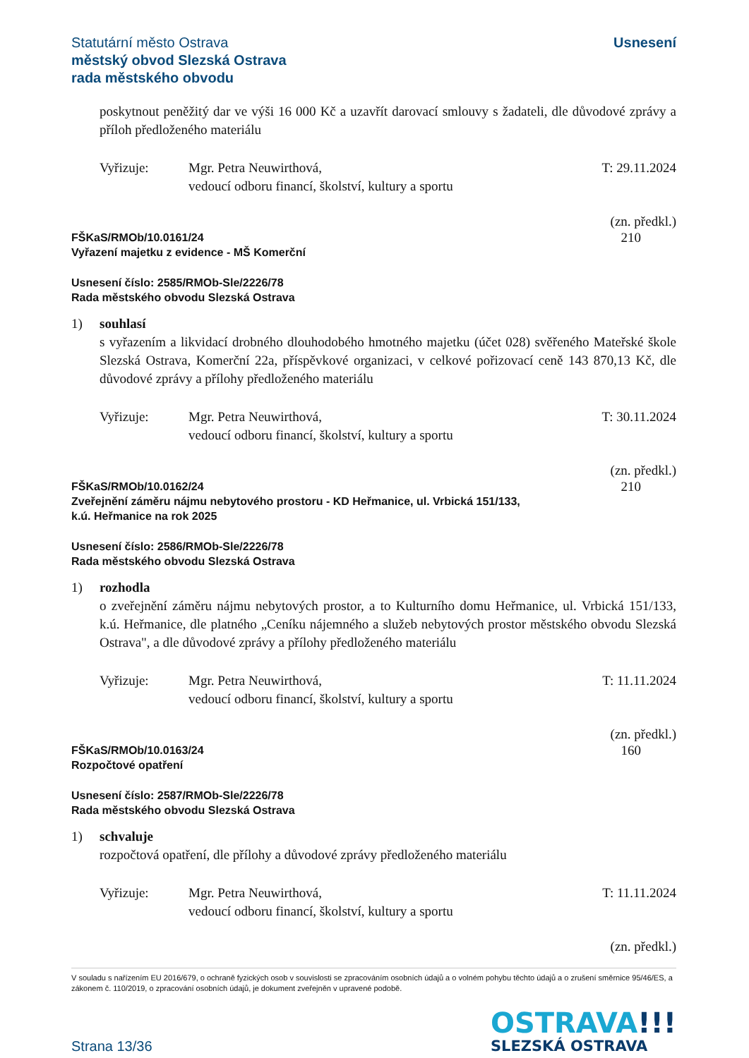Statutární město Ostrava
městský obvod Slezská Ostrava
rada městského obvodu
Usnesení
poskytnout peněžitý dar ve výši 16 000 Kč a uzavřít darovací smlouvy s žadateli, dle důvodové zprávy a příloh předloženého materiálu
Vyřizuje: Mgr. Petra Neuwirthová,
vedoucí odboru financí, školství, kultury a sportu
T: 29.11.2024
(zn. předkl.)
FŠKaS/RMOb/10.0161/24
Vyřazení majetku z evidence - MŠ Komerční
210
Usnesení číslo: 2585/RMOb-Sle/2226/78
Rada městského obvodu Slezská Ostrava
1) souhlasí
s vyřazením a likvidací drobného dlouhodobého hmotného majetku (účet 028) svěřeného Mateřské škole Slezská Ostrava, Komerční 22a, příspěvkové organizaci, v celkové pořizovací ceně 143 870,13 Kč, dle důvodové zprávy a přílohy předloženého materiálu
Vyřizuje: Mgr. Petra Neuwirthová,
vedoucí odboru financí, školství, kultury a sportu
T: 30.11.2024
(zn. předkl.)
FŠKaS/RMOb/10.0162/24
Zveřejnění záměru nájmu nebytového prostoru - KD Heřmanice, ul. Vrbická 151/133,
k.ú. Heřmanice na rok 2025
210
Usnesení číslo: 2586/RMOb-Sle/2226/78
Rada městského obvodu Slezská Ostrava
1) rozhodla
o zveřejnění záměru nájmu nebytových prostor, a to Kulturního domu Heřmanice, ul. Vrbická 151/133, k.ú. Heřmanice, dle platného „Ceníku nájemného a služeb nebytových prostor městského obvodu Slezská Ostrava", a dle důvodové zprávy a přílohy předloženého materiálu
Vyřizuje: Mgr. Petra Neuwirthová,
vedoucí odboru financí, školství, kultury a sportu
T: 11.11.2024
(zn. předkl.)
FŠKaS/RMOb/10.0163/24
Rozpočtové opatření
160
Usnesení číslo: 2587/RMOb-Sle/2226/78
Rada městského obvodu Slezská Ostrava
1) schvaluje
rozpočtová opatření, dle přílohy a důvodové zprávy předloženého materiálu
Vyřizuje: Mgr. Petra Neuwirthová,
vedoucí odboru financí, školství, kultury a sportu
T: 11.11.2024
(zn. předkl.)
V souladu s nařízením EU 2016/679, o ochraně fyzických osob v souvislosti se zpracováním osobních údajů a o volném pohybu těchto údajů a o zrušení směrnice 95/46/ES, a zákonem č. 110/2019, o zpracování osobních údajů, je dokument zveřejněn v upravené podobě.
Strana 13/36
OSTRAVA!!!
SLEZSKÁ OSTRAVA